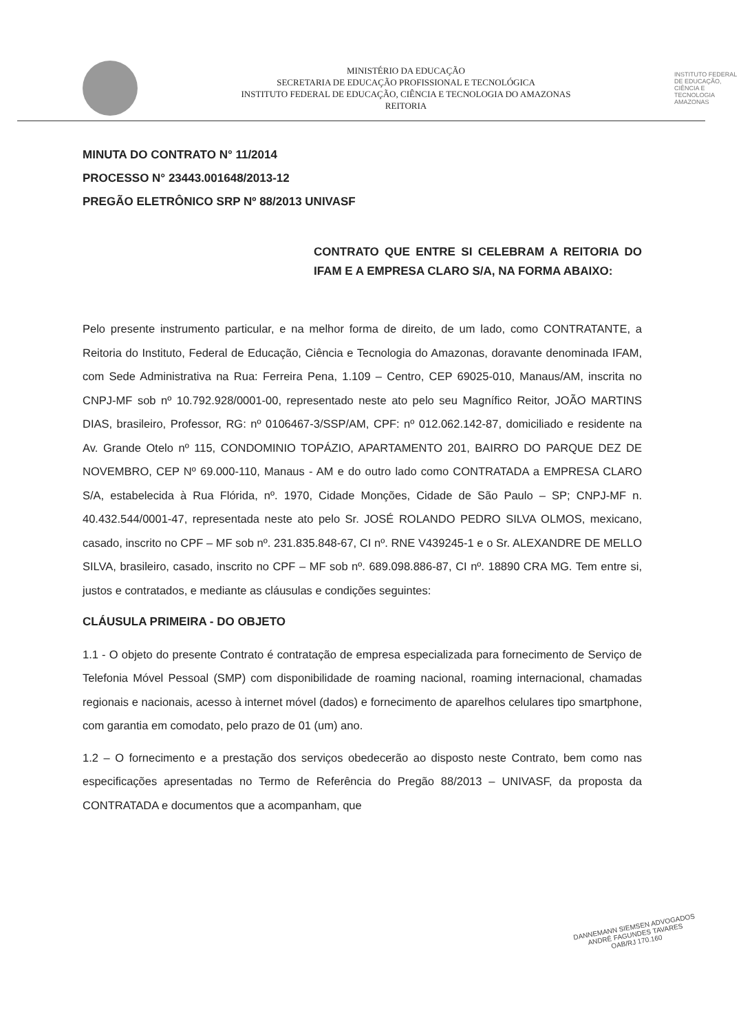MINISTÉRIO DA EDUCAÇÃO
SECRETARIA DE EDUCAÇÃO PROFISSIONAL E TECNOLÓGICA
INSTITUTO FEDERAL DE EDUCAÇÃO, CIÊNCIA E TECNOLOGIA DO AMAZONAS
REITORIA
INSTITUTO FEDERAL DE EDUCAÇÃO, CIÊNCIA E TECNOLOGIA
AMAZONAS
MINUTA DO CONTRATO N° 11/2014
PROCESSO N° 23443.001648/2013-12
PREGÃO ELETRÔNICO SRP Nº 88/2013 UNIVASF
CONTRATO QUE ENTRE SI CELEBRAM A REITORIA DO IFAM E A EMPRESA CLARO S/A, NA FORMA ABAIXO:
Pelo presente instrumento particular, e na melhor forma de direito, de um lado, como CONTRATANTE, a Reitoria do Instituto, Federal de Educação, Ciência e Tecnologia do Amazonas, doravante denominada IFAM, com Sede Administrativa na Rua: Ferreira Pena, 1.109 – Centro, CEP 69025-010, Manaus/AM, inscrita no CNPJ-MF sob nº 10.792.928/0001-00, representado neste ato pelo seu Magnífico Reitor, JOÃO MARTINS DIAS, brasileiro, Professor, RG: nº 0106467-3/SSP/AM, CPF: nº 012.062.142-87, domiciliado e residente na Av. Grande Otelo nº 115, CONDOMINIO TOPÁZIO, APARTAMENTO 201, BAIRRO DO PARQUE DEZ DE NOVEMBRO, CEP Nº 69.000-110, Manaus - AM e do outro lado como CONTRATADA a EMPRESA CLARO S/A, estabelecida à Rua Flórida, nº. 1970, Cidade Monções, Cidade de São Paulo – SP; CNPJ-MF n. 40.432.544/0001-47, representada neste ato pelo Sr. JOSÉ ROLANDO PEDRO SILVA OLMOS, mexicano, casado, inscrito no CPF – MF sob nº. 231.835.848-67, CI nº. RNE V439245-1 e o Sr. ALEXANDRE DE MELLO SILVA, brasileiro, casado, inscrito no CPF – MF sob nº. 689.098.886-87, CI nº. 18890 CRA MG. Tem entre si, justos e contratados, e mediante as cláusulas e condições seguintes:
CLÁUSULA PRIMEIRA - DO OBJETO
1.1 - O objeto do presente Contrato é contratação de empresa especializada para fornecimento de Serviço de Telefonia Móvel Pessoal (SMP) com disponibilidade de roaming nacional, roaming internacional, chamadas regionais e nacionais, acesso à internet móvel (dados) e fornecimento de aparelhos celulares tipo smartphone, com garantia em comodato, pelo prazo de 01 (um) ano.
1.2 – O fornecimento e a prestação dos serviços obedecerão ao disposto neste Contrato, bem como nas especificações apresentadas no Termo de Referência do Pregão 88/2013 – UNIVASF, da proposta da CONTRATADA e documentos que a acompanham, que
DANNEMANN SIEMSEN ADVOGADOS
ANDRÉ FAGUNDES TAVARES
OAB/RJ 170.160